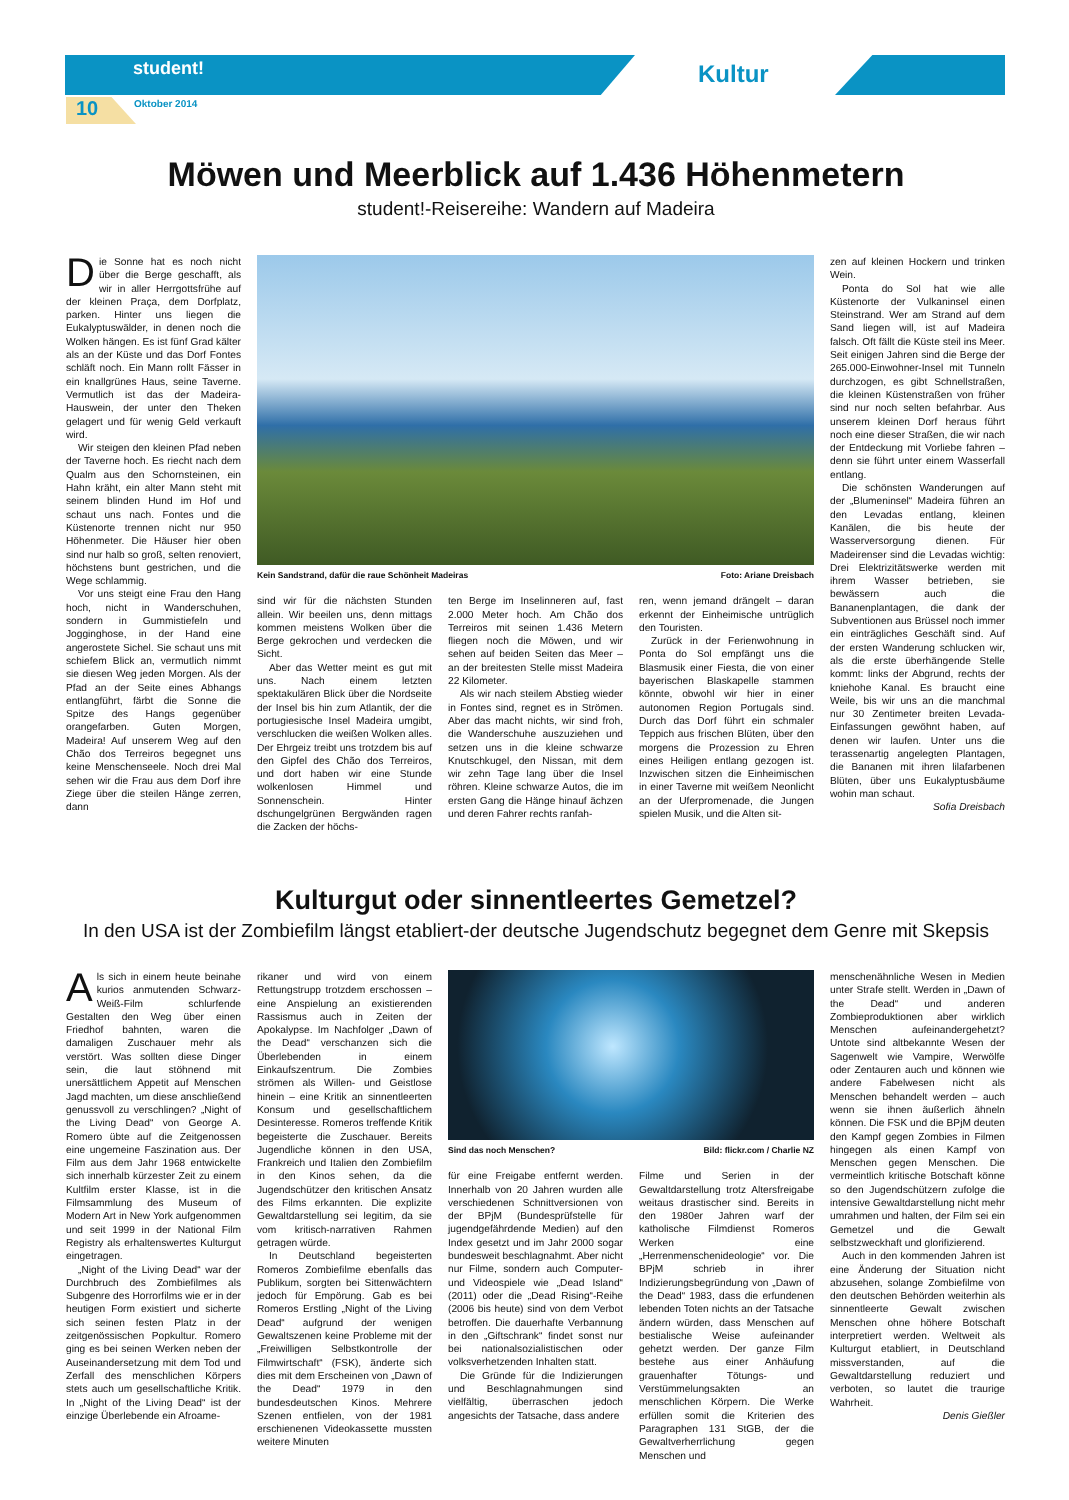student! Kultur
10 Oktober 2014
Möwen und Meerblick auf 1.436 Höhenmetern
student!-Reisereihe: Wandern auf Madeira
Die Sonne hat es noch nicht über die Berge geschafft, als wir in aller Herrgottsfrühe auf der kleinen Praça, dem Dorfplatz, parken. Hinter uns liegen die Eukalyptuswälder, in denen noch die Wolken hängen. Es ist fünf Grad kälter als an der Küste und das Dorf Fontes schläft noch. Ein Mann rollt Fässer in ein knallgrünes Haus, seine Taverne. Vermutlich ist das der Madeira-Hauswein, der unter den Theken gelagert und für wenig Geld verkauft wird.
Wir steigen den kleinen Pfad neben der Taverne hoch. Es riecht nach dem Qualm aus den Schornsteinen, ein Hahn kräht, ein alter Mann steht mit seinem blinden Hund im Hof und schaut uns nach. Fontes und die Küstenorte trennen nicht nur 950 Höhenmeter. Die Häuser hier oben sind nur halb so groß, selten renoviert, höchstens bunt gestrichen, und die Wege schlammig.
Vor uns steigt eine Frau den Hang hoch, nicht in Wanderschuhen, sondern in Gummistiefeln und Jogginghose, in der Hand eine angerostete Sichel. Sie schaut uns mit schiefem Blick an, vermutlich nimmt sie diesen Weg jeden Morgen. Als der Pfad an der Seite eines Abhangs entlangführt, färbt die Sonne die Spitze des Hangs gegenüber orangefarben. Guten Morgen, Madeira! Auf unserem Weg auf den Chão dos Terreiros begegnet uns keine Menschenseele. Noch drei Mal sehen wir die Frau aus dem Dorf ihre Ziege über die steilen Hänge zerren, dann
Kein Sandstrand, dafür die raue Schönheit Madeiras Foto: Ariane Dreisbach
sind wir für die nächsten Stunden allein. Wir beeilen uns, denn mittags kommen meistens Wolken über die Berge gekrochen und verdecken die Sicht.
Aber das Wetter meint es gut mit uns. Nach einem letzten spektakulären Blick über die Nordseite der Insel bis hin zum Atlantik, der die portugiesische Insel Madeira umgibt, verschlucken die weißen Wolken alles. Der Ehrgeiz treibt uns trotzdem bis auf den Gipfel des Chão dos Terreiros, und dort haben wir eine Stunde wolkenlosen Himmel und Sonnenschein. Hinter dschungelgrünen Bergwänden ragen die Zacken der höchs-
ten Berge im Inselinneren auf, fast 2.000 Meter hoch. Am Chão dos Terreiros mit seinen 1.436 Metern fliegen noch die Möwen, und wir sehen auf beiden Seiten das Meer – an der breitesten Stelle misst Madeira 22 Kilometer.
Als wir nach steilem Abstieg wieder in Fontes sind, regnet es in Strömen. Aber das macht nichts, wir sind froh, die Wanderschuhe auszuziehen und setzen uns in die kleine schwarze Knutschkugel, den Nissan, mit dem wir zehn Tage lang über die Insel röhren. Kleine schwarze Autos, die im ersten Gang die Hänge hinauf ächzen und deren Fahrer rechts ranfah-
ren, wenn jemand drängelt – daran erkennt der Einheimische untrüglich den Touristen.
Zurück in der Ferienwohnung in Ponta do Sol empfängt uns die Blasmusik einer Fiesta, die von einer bayerischen Blaskapelle stammen könnte, obwohl wir hier in einer autonomen Region Portugals sind. Durch das Dorf führt ein schmaler Teppich aus frischen Blüten, über den morgens die Prozession zu Ehren eines Heiligen entlang gezogen ist. Inzwischen sitzen die Einheimischen in einer Taverne mit weißem Neonlicht an der Uferpromenade, die Jungen spielen Musik, und die Alten sit-
zen auf kleinen Hockern und trinken Wein.
Ponta do Sol hat wie alle Küstenorte der Vulkaninsel einen Steinstrand. Wer am Strand auf dem Sand liegen will, ist auf Madeira falsch. Oft fällt die Küste steil ins Meer. Seit einigen Jahren sind die Berge der 265.000-Einwohner-Insel mit Tunneln durchzogen, es gibt Schnellstraßen, die kleinen Küstenstraßen von früher sind nur noch selten befahrbar. Aus unserem kleinen Dorf heraus führt noch eine dieser Straßen, die wir nach der Entdeckung mit Vorliebe fahren – denn sie führt unter einem Wasserfall entlang.
Die schönsten Wanderungen auf der „Blumeninsel“ Madeira führen an den Levadas entlang, kleinen Kanälen, die bis heute der Wasserversorgung dienen. Für Madeirenser sind die Levadas wichtig: Drei Elektrizitätswerke werden mit ihrem Wasser betrieben, sie bewässern auch die Bananenplantagen, die dank der Subventionen aus Brüssel noch immer ein einträgliches Geschäft sind. Auf der ersten Wanderung schlucken wir, als die erste überhängende Stelle kommt: links der Abgrund, rechts der kniehohe Kanal. Es braucht eine Weile, bis wir uns an die manchmal nur 30 Zentimeter breiten Levada-Einfassungen gewöhnt haben, auf denen wir laufen. Unter uns die terassenartig angelegten Plantagen, die Bananen mit ihren lilafarbenen Blüten, über uns Eukalyptusbäume wohin man schaut.
Sofia Dreisbach
Kulturgut oder sinnentleertes Gemetzel?
In den USA ist der Zombiefilm längst etabliert-der deutsche Jugendschutz begegnet dem Genre mit Skepsis
Als sich in einem heute beinahe kurios anmutenden Schwarz-Weiß-Film schlurfende Gestalten den Weg über einen Friedhof bahnten, waren die damaligen Zuschauer mehr als verstört. Was sollten diese Dinger sein, die laut stöhnend mit unersättlichem Appetit auf Menschen Jagd machten, um diese anschließend genussvoll zu verschlingen? „Night of the Living Dead“ von George A. Romero übte auf die Zeitgenossen eine ungemeine Faszination aus. Der Film aus dem Jahr 1968 entwickelte sich innerhalb kürzester Zeit zu einem Kultfilm erster Klasse, ist in die Filmsammlung des Museum of Modern Art in New York aufgenommen und seit 1999 in der National Film Registry als erhaltenswertes Kulturgut eingetragen.
„Night of the Living Dead“ war der Durchbruch des Zombiefilmes als Subgenre des Horrorfilms wie er in der heutigen Form existiert und sicherte sich seinen festen Platz in der zeitgenössischen Popkultur. Romero ging es bei seinen Werken neben der Auseinandersetzung mit dem Tod und Zerfall des menschlichen Körpers stets auch um gesellschaftliche Kritik. In „Night of the Living Dead“ ist der einzige Überlebende ein Afroame-
rikaner und wird von einem Rettungstrupp trotzdem erschossen – eine Anspielung an existierenden Rassismus auch in Zeiten der Apokalypse. Im Nachfolger „Dawn of the Dead“ verschanzen sich die Überlebenden in einem Einkaufszentrum. Die Zombies strömen als Willen- und Geistlose hinein – eine Kritik an sinnentleerten Konsum und gesellschaftlichem Desinteresse. Romeros treffende Kritik begeisterte die Zuschauer. Bereits Jugendliche können in den USA, Frankreich und Italien den Zombiefilm in den Kinos sehen, da die Jugendschützer den kritischen Ansatz des Films erkannten. Die explizite Gewaltdarstellung sei legitim, da sie vom kritisch-narrativen Rahmen getragen würde.
In Deutschland begeisterten Romeros Zombiefilme ebenfalls das Publikum, sorgten bei Sittenwächtern jedoch für Empörung. Gab es bei Romeros Erstling „Night of the Living Dead“ aufgrund der wenigen Gewaltszenen keine Probleme mit der „Freiwilligen Selbstkontrolle der Filmwirtschaft“ (FSK), änderte sich dies mit dem Erscheinen von „Dawn of the Dead“ 1979 in den bundesdeutschen Kinos. Mehrere Szenen entfielen, von der 1981 erschienenen Videokassette mussten weitere Minuten
Sind das noch Menschen? Bild: flickr.com / Charlie NZ
für eine Freigabe entfernt werden. Innerhalb von 20 Jahren wurden alle verschiedenen Schnittversionen von der BPjM (Bundesprüfstelle für jugendgefährdende Medien) auf den Index gesetzt und im Jahr 2000 sogar bundesweit beschlagnahmt. Aber nicht nur Filme, sondern auch Computer- und Videospiele wie „Dead Island“ (2011) oder die „Dead Rising“-Reihe (2006 bis heute) sind von dem Verbot betroffen. Die dauerhafte Verbannung in den „Giftschrank“ findet sonst nur bei nationalsozialistischen oder volksverhetzenden Inhalten statt.
Die Gründe für die Indizierungen und Beschlagnahmungen sind vielfältig, überraschen jedoch angesichts der Tatsache, dass andere
Filme und Serien in der Gewaltdarstellung trotz Altersfreigabe weitaus drastischer sind. Bereits in den 1980er Jahren warf der katholische Filmdienst Romeros Werken eine „Herrenmenschenideologie“ vor. Die BPjM schrieb in ihrer Indizierungsbegründung von „Dawn of the Dead“ 1983, dass die erfundenen lebenden Toten nichts an der Tatsache ändern würden, dass Menschen auf bestialische Weise aufeinander gehetzt werden. Der ganze Film bestehe aus einer Anhäufung grauenhafter Tötungs- und Verstümmelungsakten an menschlichen Körpern. Die Werke erfüllen somit die Kriterien des Paragraphen 131 StGB, der die Gewaltverherrlichung gegen Menschen und
menschenähnliche Wesen in Medien unter Strafe stellt. Werden in „Dawn of the Dead“ und anderen Zombieproduktionen aber wirklich Menschen aufeinandergehetzt? Untote sind altbekannte Wesen der Sagenwelt wie Vampire, Werwölfe oder Zentauren auch und können wie andere Fabelwesen nicht als Menschen behandelt werden – auch wenn sie ihnen äußerlich ähneln können. Die FSK und die BPjM deuten den Kampf gegen Zombies in Filmen hingegen als einen Kampf von Menschen gegen Menschen. Die vermeintlich kritische Botschaft könne so den Jugendschützern zufolge die intensive Gewaltdarstellung nicht mehr umrahmen und halten, der Film sei ein Gemetzel und die Gewalt selbstzweckhaft und glorifizierend.
Auch in den kommenden Jahren ist eine Änderung der Situation nicht abzusehen, solange Zombiefilme von den deutschen Behörden weiterhin als sinnentleerte Gewalt zwischen Menschen ohne höhere Botschaft interpretiert werden. Weltweit als Kulturgut etabliert, in Deutschland missverstanden, auf die Gewaltdarstellung reduziert und verboten, so lautet die traurige Wahrheit.
Denis Gießler